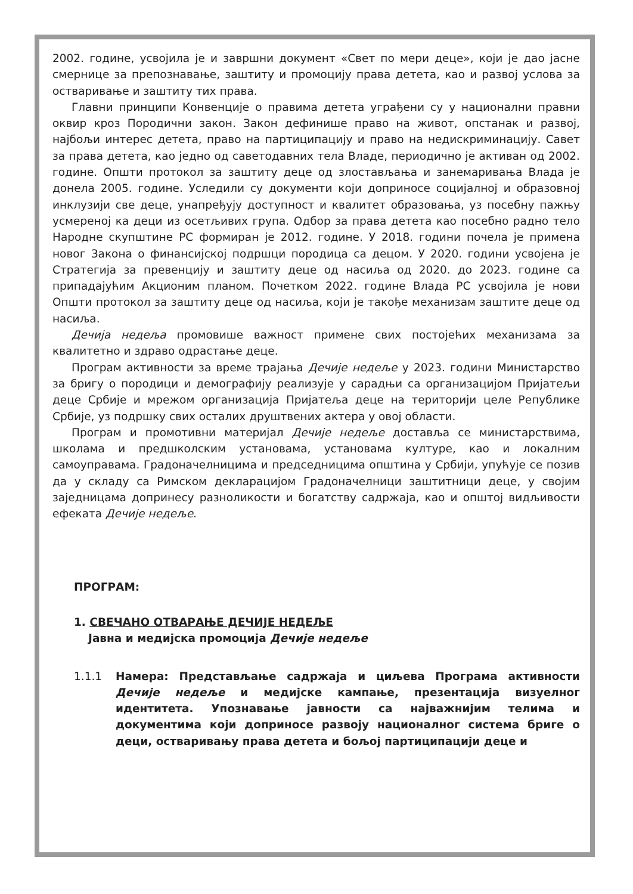2002. године, усвојила је и завршни документ «Свет по мери деце», који је дао јасне смернице за препознавање, заштиту и промоцију права детета, као и развој услова за остваривање и заштиту тих права.
Главни принципи Конвенције о правима детета уграђени су у национални правни оквир кроз Породични закон. Закон дефинише право на живот, опстанак и развој, најбољи интерес детета, право на партиципацију и право на недискриминацију. Савет за права детета, као једно од саветодавних тела Владе, периодично је активан од 2002. године. Општи протокол за заштиту деце од злостављања и занемаривања Влада је донела 2005. године. Уследили су документи који доприносе социјалној и образовној инклузији све деце, унапређују доступност и квалитет образовања, уз посебну пажњу усмереној ка деци из осетљивих група. Одбор за права детета као посебно радно тело Народне скупштине РС формиран је 2012. године. У 2018. години почела је примена новог Закона о финансијској подршци породица са децом. У 2020. години усвојена је Стратегија за превенцију и заштиту деце од насиља од 2020. до 2023. године са припадајућим Акционим планом. Почетком 2022. године Влада РС усвојила је нови Општи протокол за заштиту деце од насиља, који је такође механизам заштите деце од насиља.
Дечија недеља промовише важност примене свих постојећих механизама за квалитетно и здраво одрастање деце.
Програм активности за време трајања Дечије недеље у 2023. години Министарство за бригу о породици и демографију реализује у сарадњи са организацијом Пријатељи деце Србије и мрежом организација Пријатеља деце на територији целе Републике Србије, уз подршку свих осталих друштвених актера у овој области.
Програм и промотивни материјал Дечије недеље доставља се министарствима, школама и предшколским установама, установама културе, као и локалним самоуправама. Градоначелницима и председницима општина у Србији, упућује се позив да у складу са Римском декларацијом Градоначелници заштитници деце, у својим заједницама допринесу разноликости и богатству садржаја, као и општој видљивости ефеката Дечије недеље.
ПРОГРАМ:
1. СВЕЧАНО ОТВАРАЊЕ ДЕЧИЈЕ НЕДЕЉЕ
Јавна и медијска промоција Дечије недеље
1.1.1 Намера: Представљање садржаја и циљева Програма активности Дечије недеље и медијске кампање, презентација визуелног идентитета. Упознавање јавности са најважнијим телима и документима који доприносе развоју националног система бриге о деци, остваривању права детета и бољој партиципацији деце и